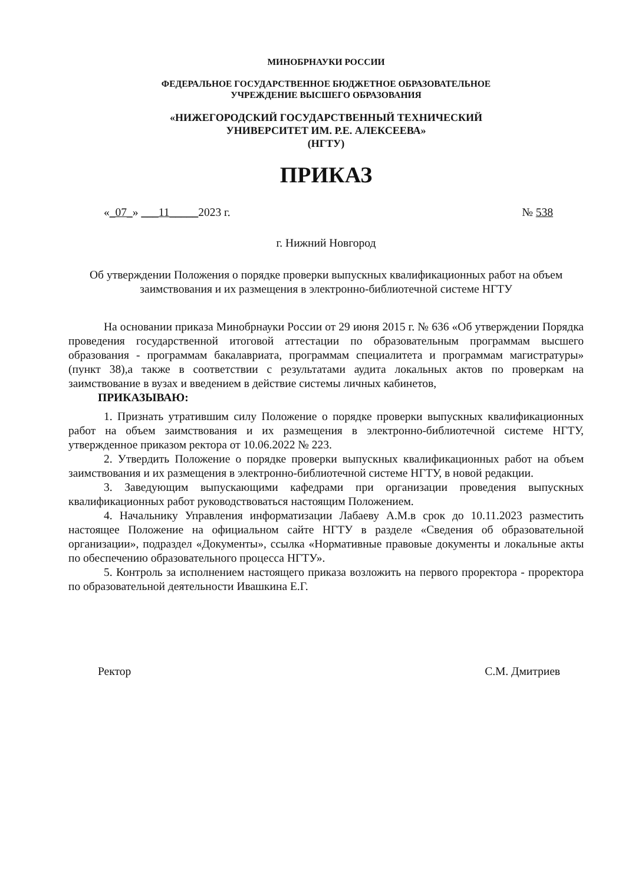МИНОБРНАУКИ РОССИИ
ФЕДЕРАЛЬНОЕ ГОСУДАРСТВЕННОЕ БЮДЖЕТНОЕ ОБРАЗОВАТЕЛЬНОЕ
УЧРЕЖДЕНИЕ ВЫСШЕГО ОБРАЗОВАНИЯ
«НИЖЕГОРОДСКИЙ ГОСУДАРСТВЕННЫЙ ТЕХНИЧЕСКИЙ
УНИВЕРСИТЕТ ИМ. Р.Е. АЛЕКСЕЕВА»
(НГТУ)
ПРИКАЗ
«_07_» ___11_____2023 г. № 538
г. Нижний Новгород
Об утверждении Положения о порядке проверки выпускных квалификационных работ на объем заимствования и их размещения в электронно-библиотечной системе НГТУ
На основании приказа Минобрнауки России от 29 июня 2015 г. № 636 «Об утверждении Порядка проведения государственной итоговой аттестации по образовательным программам высшего образования - программам бакалавриата, программам специалитета и программам магистратуры» (пункт 38),а также в соответствии с результатами аудита локальных актов по проверкам на заимствование в вузах и введением в действие системы личных кабинетов,
ПРИКАЗЫВАЮ:
1. Признать утратившим силу Положение о порядке проверки выпускных квалификационных работ на объем заимствования и их размещения в электронно-библиотечной системе НГТУ, утвержденное приказом ректора от 10.06.2022 № 223.
2. Утвердить Положение о порядке проверки выпускных квалификационных работ на объем заимствования и их размещения в электронно-библиотечной системе НГТУ, в новой редакции.
3. Заведующим выпускающими кафедрами при организации проведения выпускных квалификационных работ руководствоваться настоящим Положением.
4. Начальнику Управления информатизации Лабаеву А.М.в срок до 10.11.2023 разместить настоящее Положение на официальном сайте НГТУ в разделе «Сведения об образовательной организации», подраздел «Документы», ссылка «Нормативные правовые документы и локальные акты по обеспечению образовательного процесса НГТУ».
5. Контроль за исполнением настоящего приказа возложить на первого проректора - проректора по образовательной деятельности Ивашкина Е.Г.
Ректор С.М. Дмитриев